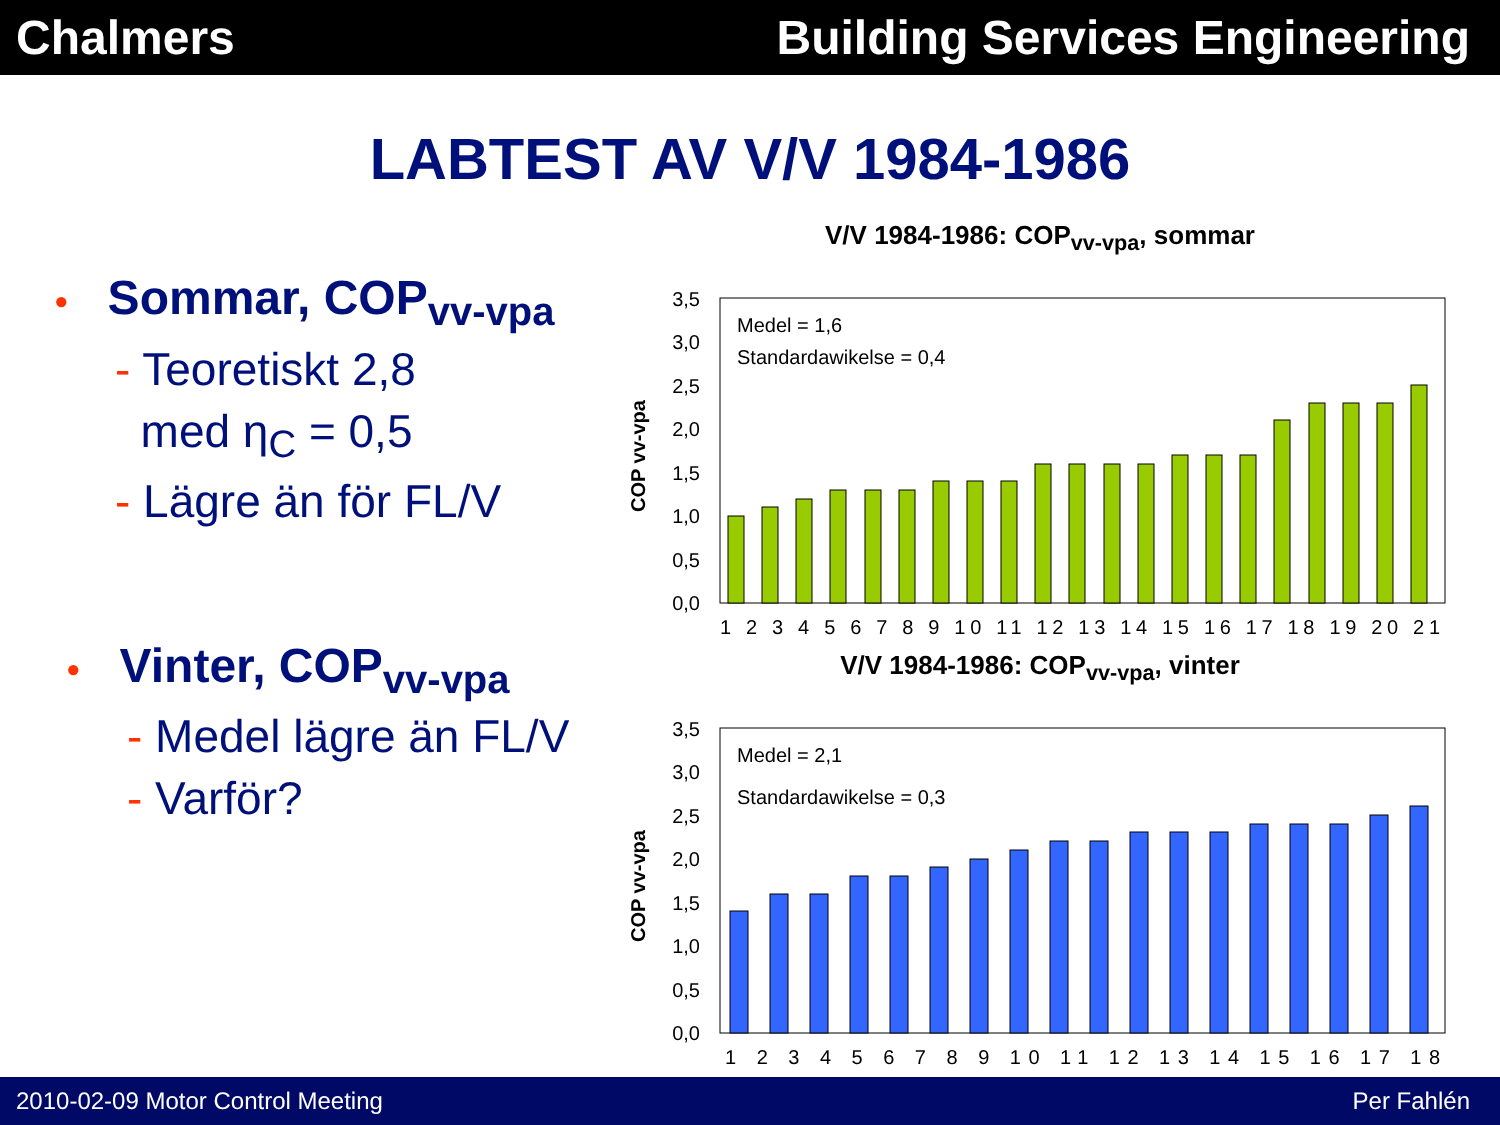Chalmers Building Services Engineering
LABTEST AV V/V 1984-1986
• Sommar, COP<sub>vv-vpa</sub>
- Teoretiskt 2,8
med η<sub>C</sub> = 0,5
- Lägre än för FL/V
• Vinter, COP<sub>vv-vpa</sub>
- Medel lägre än FL/V
- Varför?
V/V 1984-1986: COP<sub>vv-vpa</sub>, sommar
COP vv-vpa
3,5
3,0
2,5
2,0
1,5
1,0
0,5
0,0
Medel = 1,6
Standardawikelse = 0,4
1 2 3 4 5 6 7 8 9 10 11 12 13 14 15 16 17 18 19 20 21
V/V 1984-1986: COP<sub>vv-vpa</sub>, vinter
COP vv-vpa
3,5
3,0
2,5
2,0
1,5
1,0
0,5
0,0
Medel = 2,1
Standardawikelse = 0,3
1 2 3 4 5 6 7 8 9 10 11 12 13 14 15 16 17 18
2010-02-09 Motor Control Meeting Per Fahlén